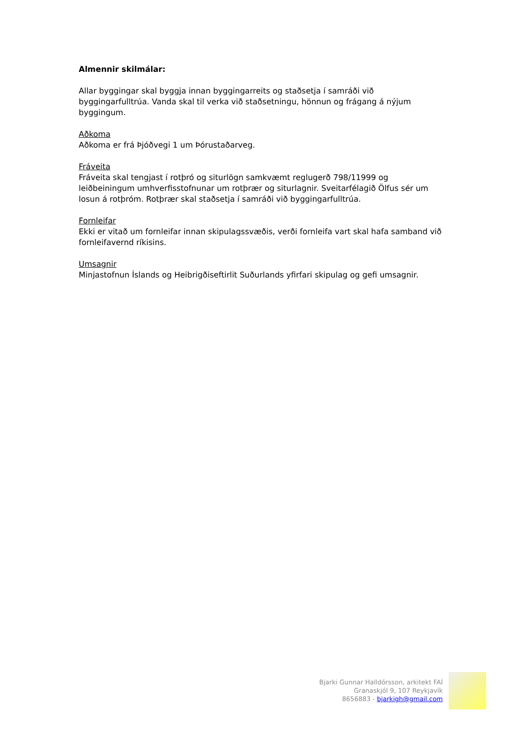Almennir skilmálar:
Allar byggingar skal byggja innan byggingarreits og staðsetja í samráði við byggingarfulltrúa. Vanda skal til verka við staðsetningu, hönnun og frágang á nýjum byggingum.
Aðkoma
Aðkoma er frá Þjóðvegi 1 um Þórustaðarveg.
Fráveita
Fráveita skal tengjast í rotþró og siturlögn samkvæmt reglugerð 798/11999 og leiðbeiningum umhverfisstofnunar um rotþrær og siturlagnir. Sveitarfélagið Ölfus sér um losun á rotþróm. Rotþrær skal staðsetja í samráði við byggingarfulltrúa.
Fornleifar
Ekki er vitað um fornleifar innan skipulagssvæðis, verði fornleifa vart skal hafa samband við fornleifavernd ríkisins.
Umsagnir
Minjastofnun Íslands og Heibrigðiseftirlit Suðurlands yfirfari skipulag og gefi umsagnir.
Bjarki Gunnar Halldórsson, arkitekt FAÍ
Granaskjól 9, 107 Reykjavík
8656883 - bjarkigh@gmail.com